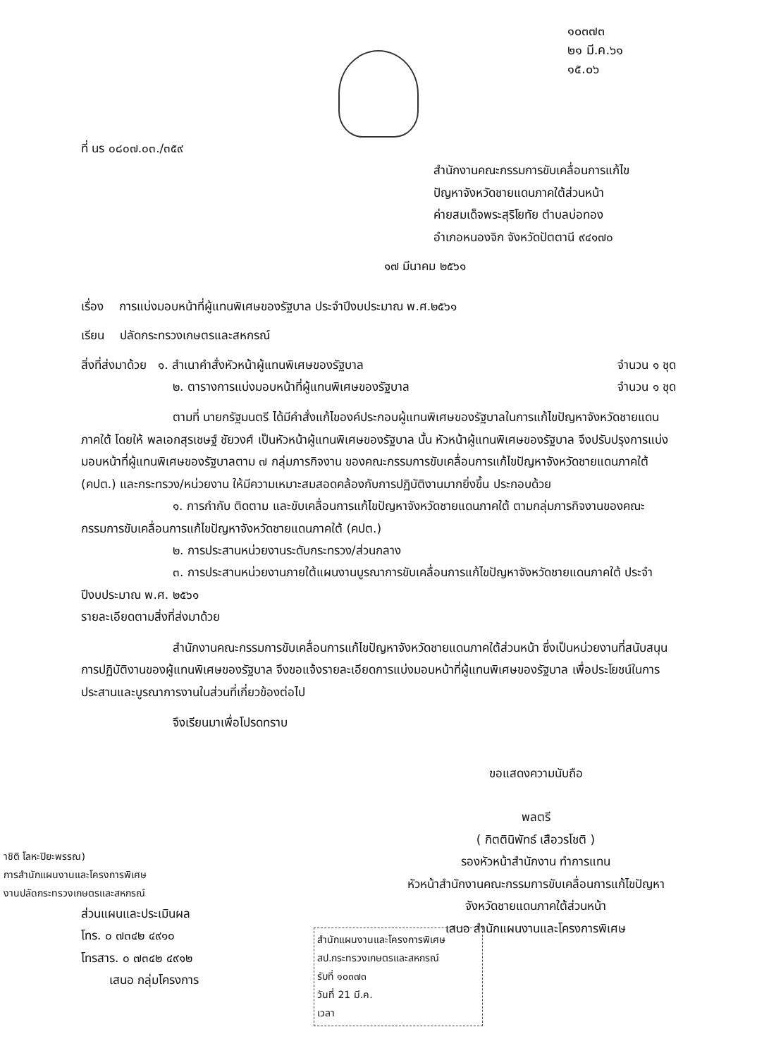๑๐๓๗๓
๒๑ มี.ค.๖๑
๑๕.๐๖
ที่ นร ๐๘๐๗.๐๓./๓๕๙
สำนักงานคณะกรรมการขับเคลื่อนการแก้ไข
ปัญหาจังหวัดชายแดนภาคใต้ส่วนหน้า
ค่ายสมเด็จพระสุริโยทัย ตำบลบ่อทอง
อำเภอหนองจิก จังหวัดปัตตานี ๙๔๑๗๐
๑๗ มีนาคม ๒๕๖๑
เรื่อง การแบ่งมอบหน้าที่ผู้แทนพิเศษของรัฐบาล ประจำปีงบประมาณ พ.ศ.๒๕๖๑
เรียน ปลัดกระทรวงเกษตรและสหกรณ์
สิ่งที่ส่งมาด้วย ๑. สำเนาคำสั่งหัวหน้าผู้แทนพิเศษของรัฐบาล
จำนวน ๑ ชุด
๒. ตารางการแบ่งมอบหน้าที่ผู้แทนพิเศษของรัฐบาล
จำนวน ๑ ชุด
ตามที่ นายกรัฐมนตรี ได้มีคำสั่งแก้ไของค์ประกอบผู้แทนพิเศษของรัฐบาลในการแก้ไขปัญหาจังหวัดชายแดนภาคใต้ โดยให้ พลเอกสุรเชษฐ์ ชัยวงศ์ เป็นหัวหน้าผู้แทนพิเศษของรัฐบาล นั้น หัวหน้าผู้แทนพิเศษของรัฐบาล จึงปรับปรุงการแบ่งมอบหน้าที่ผู้แทนพิเศษของรัฐบาลตาม ๗ กลุ่มภารกิจงาน ของคณะกรรมการขับเคลื่อนการแก้ไขปัญหาจังหวัดชายแดนภาคใต้ (คปต.) และกระทรวง/หน่วยงาน ให้มีความเหมาะสมสอดคล้องกับการปฏิบัติงานมากยิ่งขึ้น ประกอบด้วย
๑. การกำกับ ติดตาม และขับเคลื่อนการแก้ไขปัญหาจังหวัดชายแดนภาคใต้ ตามกลุ่มภารกิจงานของคณะกรรมการขับเคลื่อนการแก้ไขปัญหาจังหวัดชายแดนภาคใต้ (คปต.)
๒. การประสานหน่วยงานระดับกระทรวง/ส่วนกลาง
๓. การประสานหน่วยงานภายใต้แผนงานบูรณาการขับเคลื่อนการแก้ไขปัญหาจังหวัดชายแดนภาคใต้ ประจำปีงบประมาณ พ.ศ. ๒๕๖๑
รายละเอียดตามสิ่งที่ส่งมาด้วย
สำนักงานคณะกรรมการขับเคลื่อนการแก้ไขปัญหาจังหวัดชายแดนภาคใต้ส่วนหน้า ซึ่งเป็นหน่วยงานที่สนับสนุนการปฏิบัติงานของผู้แทนพิเศษของรัฐบาล จึงขอแจ้งรายละเอียดการแบ่งมอบหน้าที่ผู้แทนพิเศษของรัฐบาล เพื่อประโยชน์ในการประสานและบูรณาการงานในส่วนที่เกี่ยวข้องต่อไป
จึงเรียนมาเพื่อโปรดทราบ
ขอแสดงความนับถือ
พลตรี
( กิตตินิพัทธ์ เสือวรโชติ )
รองหัวหน้าสำนักงาน ทำการแทน
หัวหน้าสำนักงานคณะกรรมการขับเคลื่อนการแก้ไขปัญหา
จังหวัดชายแดนภาคใต้ส่วนหน้า
เสนอ สำนักแผนงานและโครงการพิเศษ
าชิติ โลหะปิยะพรรณ)
การสำนักแผนงานและโครงการพิเศษ
งานปลัดกระทรวงเกษตรและสหกรณ์
ส่วนแผนและประเมินผล
โทร. ๐ ๗๓๔๒ ๔๙๑๐
โทรสาร. ๐ ๗๓๔๒ ๔๙๑๒
เสนอ กลุ่มโครงการ
สำนักแผนงานและโครงการพิเศษ
สป.กระทรวงเกษตรและสหกรณ์
รับที่ ๑๐๓๗๓
วันที่ 21 มี.ค.
เวลา